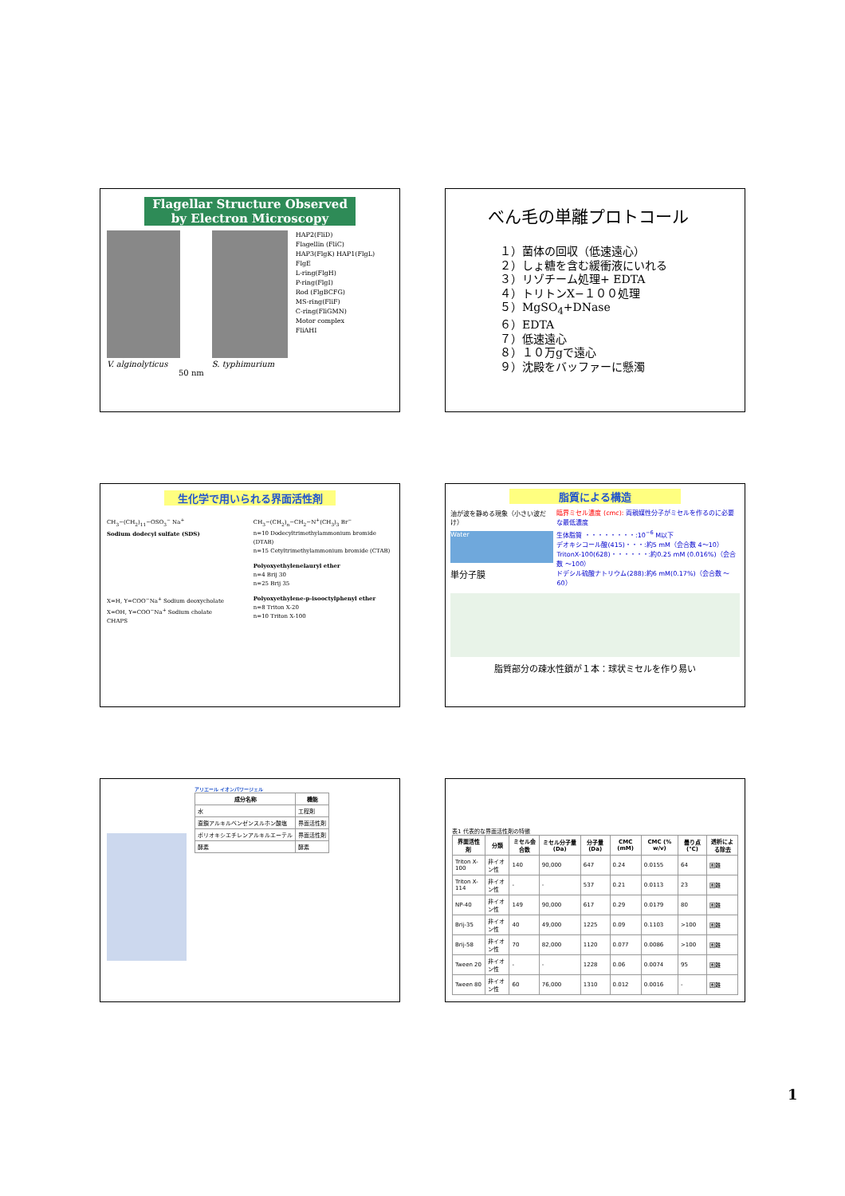Flagellar Structure Observed by Electron Microscopy
V. alginolyticus
50 nm
S. typhimurium
HAP2(FliD)
Flagellin (FliC)
HAP3(FlgK) HAP1(FlgL)
FlgE
L-ring(FlgH)
P-ring(FlgI)
Rod (FlgBCFG)
MS-ring(FliF)
C-ring(FliGMN)
Motor complex
FliAHI
べん毛の単離プロトコール
１）菌体の回収（低速遠心）
２）しょ糖を含む緩衝液にいれる
３）リゾチーム処理+ EDTA
４）トリトンX−１００処理
５）MgSO<sub>4</sub>+DNase
６）EDTA
７）低速遠心
８）１０万gで遠心
９）沈殿をバッファーに懸濁
生化学で用いられる界面活性剤
CH<sub>3</sub>−(CH<sub>2</sub>)<sub>11</sub>−OSO<sub>3</sub><sup>−</sup> Na<sup>+</sup>
Sodium dodecyl sulfate (SDS)
X=H, Y=COO<sup>−</sup>Na<sup>+</sup> Sodium deoxycholate
X=OH, Y=COO<sup>−</sup>Na<sup>+</sup> Sodium cholate
CHAPS
CH<sub>3</sub>−(CH<sub>2</sub>)<sub>n</sub>−CH<sub>2</sub>−N<sup>+</sup>(CH<sub>3</sub>)<sub>3</sub> Br<sup>−</sup>
n=10 Dodecyltrimethylammonium bromide (DTAB)
n=15 Cetyltrimethylammonium bromide (CTAB)
Polyoxyethylenelauryl ether
n=4 Brij 30
n=25 Brij 35
Polyoxyethylene-p-isooctylphenyl ether
n=8 Triton X-20
n=10 Triton X-100
脂質による構造
油が波を静める現象（小さい波だけ）
Water
単分子膜
臨界ミセル濃度 (cmc): 両親媒性分子がミセルを作るのに必要な最低濃度
生体脂質 ・・・・・・・・:10<sup>−6</sup> M以下
デオキシコール酸(415)・・・:約5 mM（会合数 4〜10）
TritonX-100(628)・・・・・・:約0.25 mM (0.016%)（会合数 〜100）
ドデシル硫酸ナトリウム(288):約6 mM(0.17%)（会合数 〜60）
脂質部分の疎水性鎖が１本：球状ミセルを作り易い
アリエール イオンパワージェル
| 成分名称 | 機能 |
| --- | --- |
| 水 | 工程剤 |
| 直鎖アルキルベンゼンスルホン酸塩 | 界面活性剤 |
| ポリオキシエチレンアルキルエーテル | 界面活性剤 |
| 酵素 | 酵素 |
表1 代表的な界面活性剤の特徴
| 界面活性剤 | 分類 | ミセル会合数 | ミセル分子量(Da) | 分子量(Da) | CMC (mM) | CMC (% w/v) | 曇り点(℃) | 透析による除去 |
| --- | --- | --- | --- | --- | --- | --- | --- | --- |
| Triton X-100 | 非イオン性 | 140 | 90,000 | 647 | 0.24 | 0.0155 | 64 | 困難 |
| Triton X-114 | 非イオン性 | - | - | 537 | 0.21 | 0.0113 | 23 | 困難 |
| NP-40 | 非イオン性 | 149 | 90,000 | 617 | 0.29 | 0.0179 | 80 | 困難 |
| Brij-35 | 非イオン性 | 40 | 49,000 | 1225 | 0.09 | 0.1103 | >100 | 困難 |
| Brij-58 | 非イオン性 | 70 | 82,000 | 1120 | 0.077 | 0.0086 | >100 | 困難 |
| Tween 20 | 非イオン性 | - | - | 1228 | 0.06 | 0.0074 | 95 | 困難 |
| Tween 80 | 非イオン性 | 60 | 76,000 | 1310 | 0.012 | 0.0016 | - | 困難 |
1